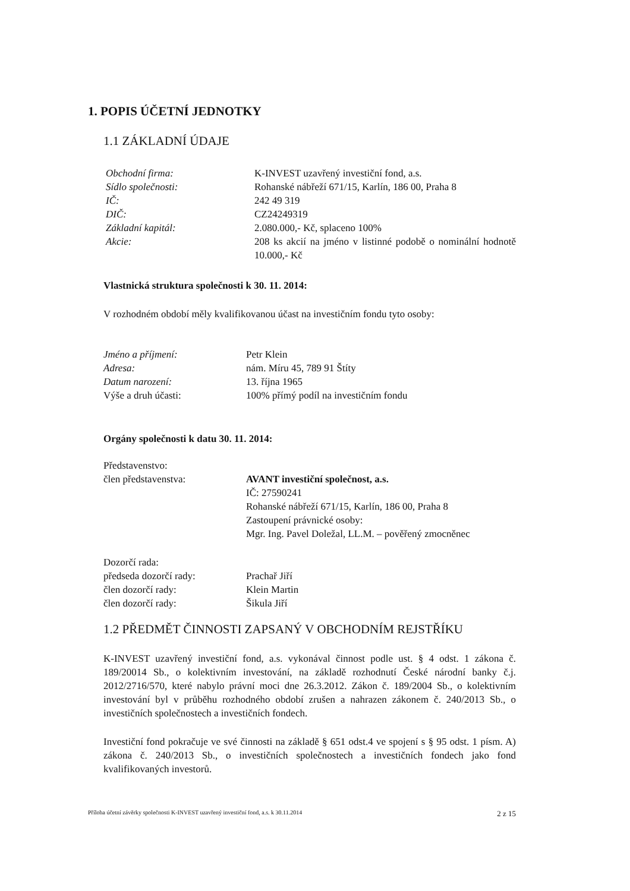1. POPIS ÚČETNÍ JEDNOTKY
1.1 ZÁKLADNÍ ÚDAJE
Obchodní firma: K-INVEST uzavřený investiční fond, a.s.
Sídlo společnosti: Rohanské nábřeží 671/15, Karlín, 186 00, Praha 8
IČ: 242 49 319
DIČ: CZ24249319
Základní kapitál: 2.080.000,- Kč, splaceno 100%
Akcie: 208 ks akcií na jméno v listinné podobě o nominální hodnotě 10.000,- Kč
Vlastnická struktura společnosti k 30. 11. 2014:
V rozhodném období měly kvalifikovanou účast na investičním fondu tyto osoby:
Jméno a příjmení: Petr Klein
Adresa: nám. Míru 45, 789 91 Štíty
Datum narození: 13. října 1965
Výše a druh účasti: 100% přímý podíl na investičním fondu
Orgány společnosti k datu 30. 11. 2014:
Představenstvo:
člen představenstva: AVANT investiční společnost, a.s.
IČ: 27590241
Rohanské nábřeží 671/15, Karlín, 186 00, Praha 8
Zastoupení právnické osoby:
Mgr. Ing. Pavel Doležal, LL.M. – pověřený zmocněnec
Dozorčí rada:
předseda dozorčí rady: Prachař Jiří
člen dozorčí rady: Klein Martin
člen dozorčí rady: Šikula Jiří
1.2 PŘEDMĚT ČINNOSTI ZAPSANÝ V OBCHODNÍM REJSTŘÍKU
K-INVEST uzavřený investiční fond, a.s. vykonával činnost podle ust. § 4 odst. 1 zákona č. 189/20014 Sb., o kolektivním investování, na základě rozhodnutí České národní banky č.j. 2012/2716/570, které nabylo právní moci dne 26.3.2012. Zákon č. 189/2004 Sb., o kolektivním investování byl v průběhu rozhodného období zrušen a nahrazen zákonem č. 240/2013 Sb., o investičních společnostech a investičních fondech.
Investiční fond pokračuje ve své činnosti na základě § 651 odst.4 ve spojení s § 95 odst. 1 písm. A) zákona č. 240/2013 Sb., o investičních společnostech a investičních fondech jako fond kvalifikovaných investorů.
Příloha účetní závěrky společnosti K-INVEST uzavřený investiční fond, a.s. k 30.11.2014 2 z 15